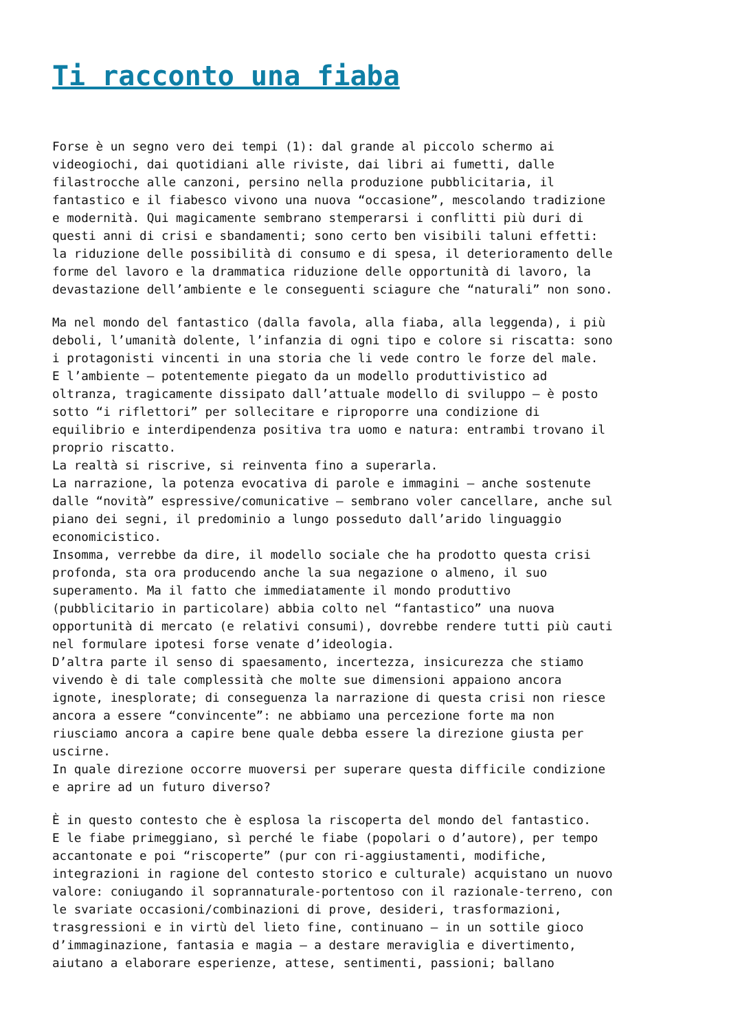Ti racconto una fiaba
Forse è un segno vero dei tempi (1): dal grande al piccolo schermo ai
videogiochi, dai quotidiani alle riviste, dai libri ai fumetti, dalle
filastrocche alle canzoni, persino nella produzione pubblicitaria, il
fantastico e il fiabesco vivono una nuova “occasione”, mescolando tradizione
e modernità. Qui magicamente sembrano stemperarsi i conflitti più duri di
questi anni di crisi e sbandamenti; sono certo ben visibili taluni effetti:
la riduzione delle possibilità di consumo e di spesa, il deterioramento delle
forme del lavoro e la drammatica riduzione delle opportunità di lavoro, la
devastazione dell’ambiente e le conseguenti sciagure che “naturali” non sono.
Ma nel mondo del fantastico (dalla favola, alla fiaba, alla leggenda), i più
deboli, l’umanità dolente, l’infanzia di ogni tipo e colore si riscatta: sono
i protagonisti vincenti in una storia che li vede contro le forze del male.
E l’ambiente – potentemente piegato da un modello produttivistico ad
oltranza, tragicamente dissipato dall’attuale modello di sviluppo – è posto
sotto “i riflettori” per sollecitare e riproporre una condizione di
equilibrio e interdipendenza positiva tra uomo e natura: entrambi trovano il
proprio riscatto.
La realtà si riscrive, si reinventa fino a superarla.
La narrazione, la potenza evocativa di parole e immagini – anche sostenute
dalle “novità” espressive/comunicative – sembrano voler cancellare, anche sul
piano dei segni, il predominio a lungo posseduto dall’arido linguaggio
economicistico.
Insomma, verrebbe da dire, il modello sociale che ha prodotto questa crisi
profonda, sta ora producendo anche la sua negazione o almeno, il suo
superamento. Ma il fatto che immediatamente il mondo produttivo
(pubblicitario in particolare) abbia colto nel “fantastico” una nuova
opportunità di mercato (e relativi consumi), dovrebbe rendere tutti più cauti
nel formulare ipotesi forse venate d’ideologia.
D’altra parte il senso di spaesamento, incertezza, insicurezza che stiamo
vivendo è di tale complessità che molte sue dimensioni appaiono ancora
ignote, inesplorate; di conseguenza la narrazione di questa crisi non riesce
ancora a essere “convincente”: ne abbiamo una percezione forte ma non
riusciamo ancora a capire bene quale debba essere la direzione giusta per
uscirne.
In quale direzione occorre muoversi per superare questa difficile condizione
e aprire ad un futuro diverso?
È in questo contesto che è esplosa la riscoperta del mondo del fantastico.
E le fiabe primeggiano, sì perché le fiabe (popolari o d’autore), per tempo
accantonate e poi “riscoperte” (pur con ri-aggiustamenti, modifiche,
integrazioni in ragione del contesto storico e culturale) acquistano un nuovo
valore: coniugando il soprannaturale-portentoso con il razionale-terreno, con
le svariate occasioni/combinazioni di prove, desideri, trasformazioni,
trasgressioni e in virtù del lieto fine, continuano – in un sottile gioco
d’immaginazione, fantasia e magia – a destare meraviglia e divertimento,
aiutano a elaborare esperienze, attese, sentimenti, passioni; ballano